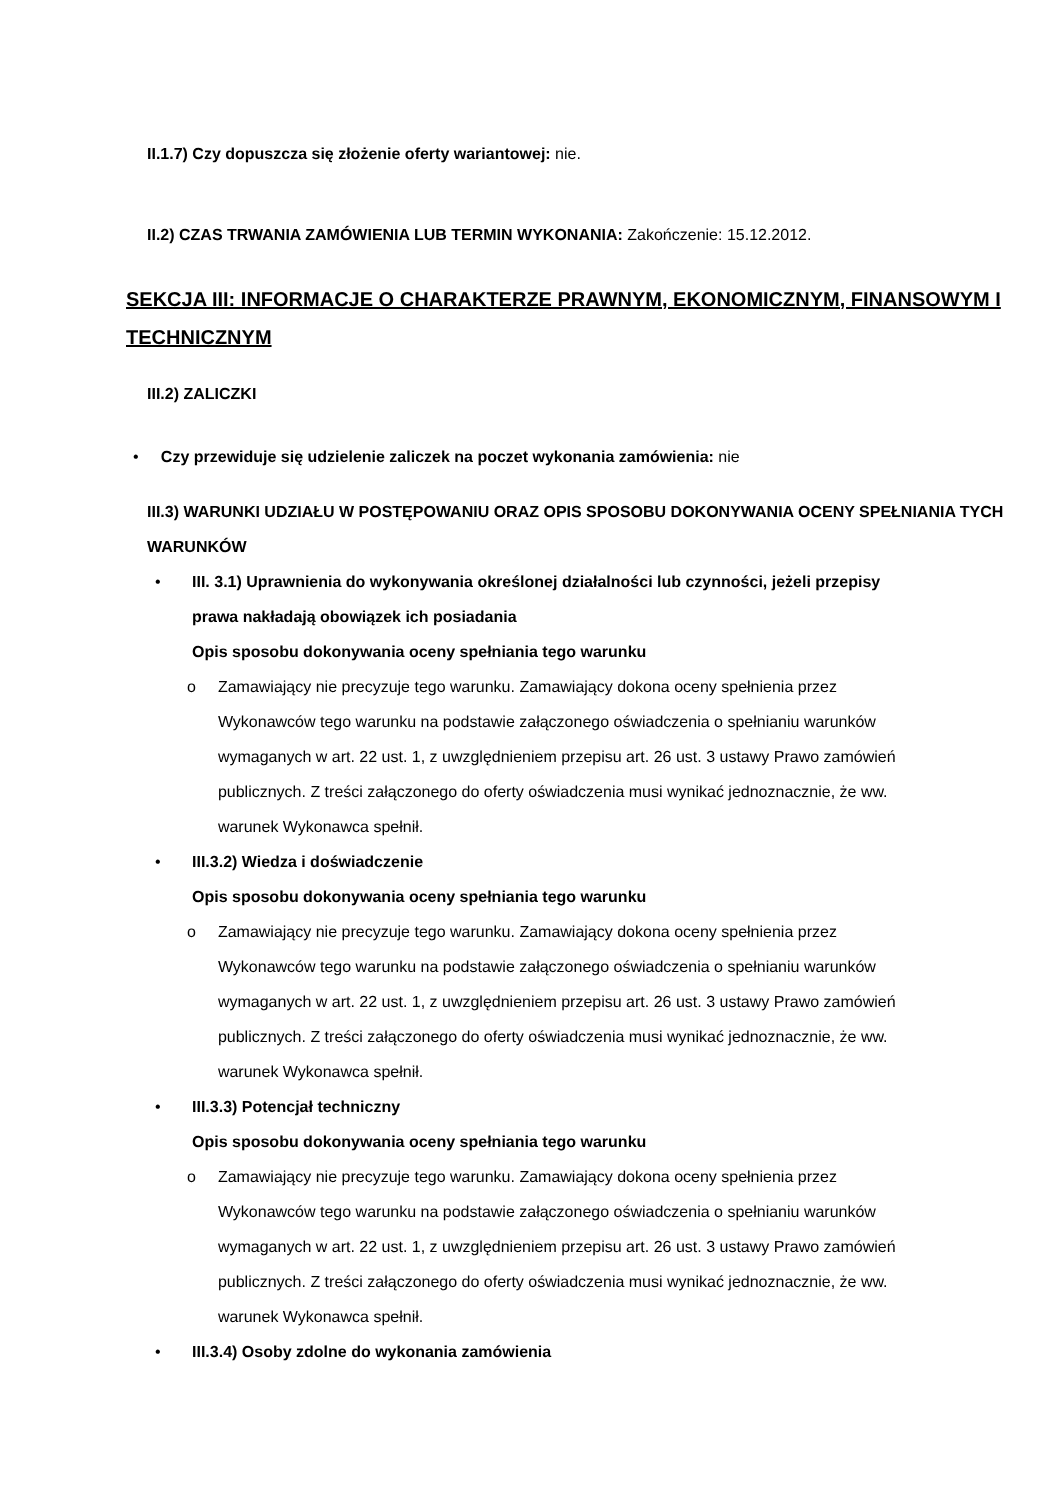II.1.7) Czy dopuszcza się złożenie oferty wariantowej: nie.
II.2) CZAS TRWANIA ZAMÓWIENIA LUB TERMIN WYKONANIA: Zakończenie: 15.12.2012.
SEKCJA III: INFORMACJE O CHARAKTERZE PRAWNYM, EKONOMICZNYM, FINANSOWYM I TECHNICZNYM
III.2) ZALICZKI
• Czy przewiduje się udzielenie zaliczek na poczet wykonania zamówienia: nie
III.3) WARUNKI UDZIAŁU W POSTĘPOWANIU ORAZ OPIS SPOSOBU DOKONYWANIA OCENY SPEŁNIANIA TYCH WARUNKÓW
• III. 3.1) Uprawnienia do wykonywania określonej działalności lub czynności, jeżeli przepisy prawa nakładają obowiązek ich posiadania
Opis sposobu dokonywania oceny spełniania tego warunku
o Zamawiający nie precyzuje tego warunku. Zamawiający dokona oceny spełnienia przez Wykonawców tego warunku na podstawie załączonego oświadczenia o spełnianiu warunków wymaganych w art. 22 ust. 1, z uwzględnieniem przepisu art. 26 ust. 3 ustawy Prawo zamówień publicznych. Z treści załączonego do oferty oświadczenia musi wynikać jednoznacznie, że ww. warunek Wykonawca spełnił.
• III.3.2) Wiedza i doświadczenie
Opis sposobu dokonywania oceny spełniania tego warunku
o Zamawiający nie precyzuje tego warunku. Zamawiający dokona oceny spełnienia przez Wykonawców tego warunku na podstawie załączonego oświadczenia o spełnianiu warunków wymaganych w art. 22 ust. 1, z uwzględnieniem przepisu art. 26 ust. 3 ustawy Prawo zamówień publicznych. Z treści załączonego do oferty oświadczenia musi wynikać jednoznacznie, że ww. warunek Wykonawca spełnił.
• III.3.3) Potencjał techniczny
Opis sposobu dokonywania oceny spełniania tego warunku
o Zamawiający nie precyzuje tego warunku. Zamawiający dokona oceny spełnienia przez Wykonawców tego warunku na podstawie załączonego oświadczenia o spełnianiu warunków wymaganych w art. 22 ust. 1, z uwzględnieniem przepisu art. 26 ust. 3 ustawy Prawo zamówień publicznych. Z treści załączonego do oferty oświadczenia musi wynikać jednoznacznie, że ww. warunek Wykonawca spełnił.
• III.3.4) Osoby zdolne do wykonania zamówienia